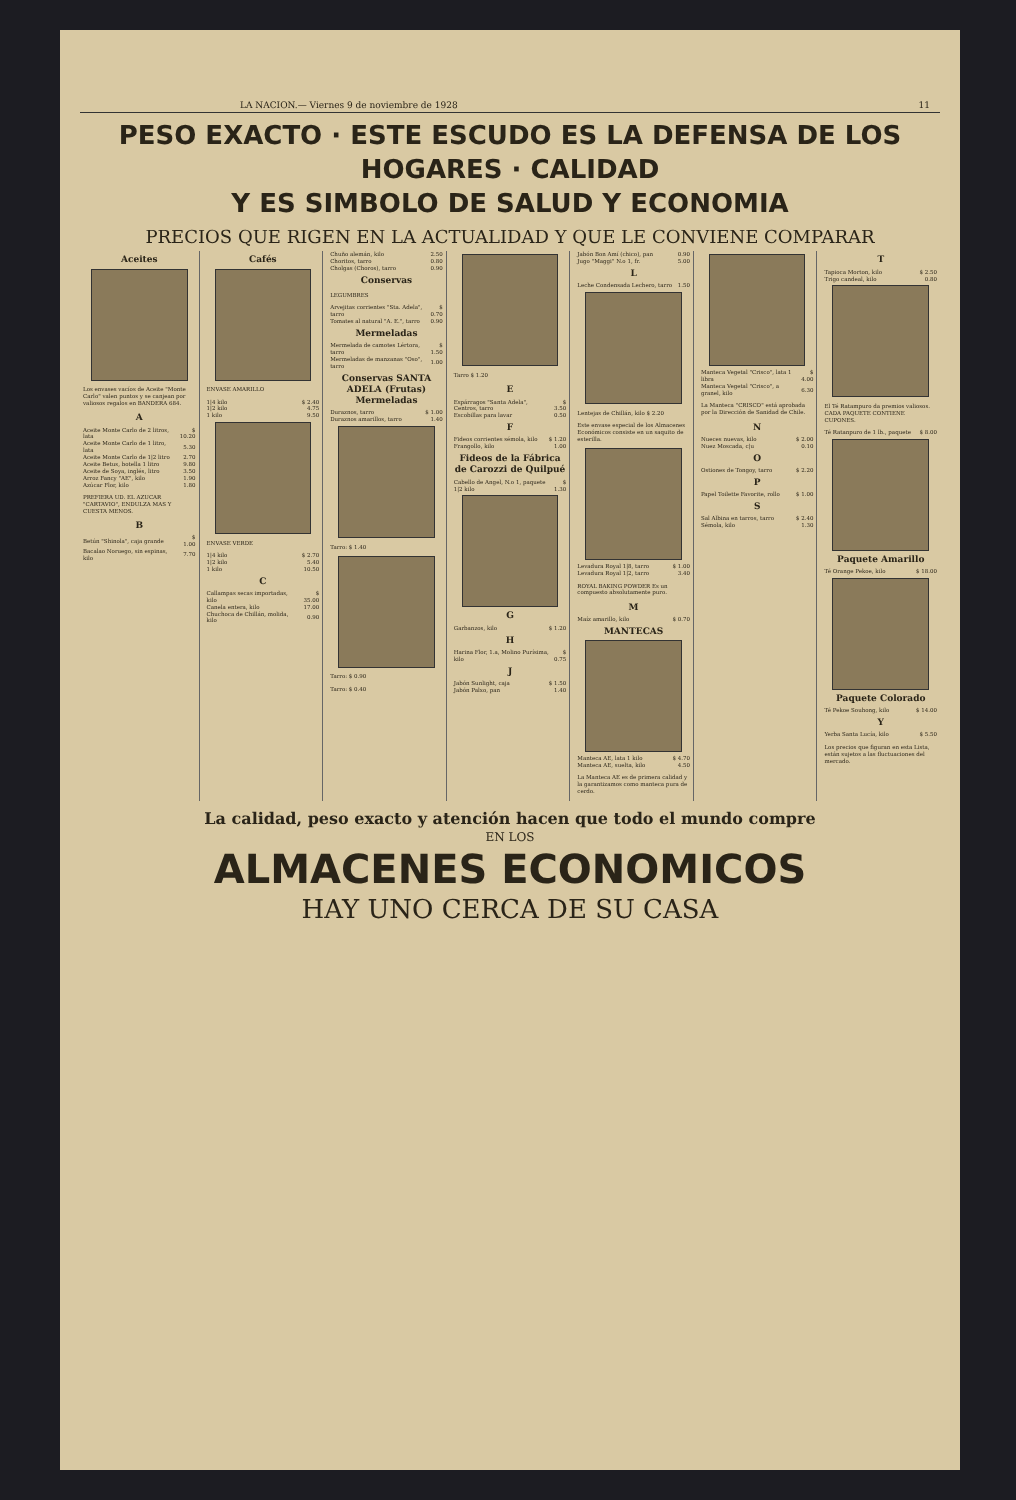LA NACION.— Viernes 9 de noviembre de 1928 11
PESO EXACTO · ESTE ESCUDO ES LA DEFENSA DE LOS HOGARES · CALIDAD
Y ES SIMBOLO DE SALUD Y ECONOMIA
PRECIOS QUE RIGEN EN LA ACTUALIDAD Y QUE LE CONVIENE COMPARAR
Aceites
Los envases vacíos de Aceite "Monte Carlo" valen puntos y se canjean por valiosos regalos en BANDERA 684.
A
| Aceite Monte Carlo de 2 litros, lata | $ 10.20 |
| Aceite Monte Carlo de 1 litro, lata | 5.30 |
| Aceite Monte Carlo de 1/2 litro | 2.70 |
| Aceite Betus, botella 1 litro | 9.80 |
| Aceite de Soya, inglés, litro | 3.50 |
| Arroz Fancy "AE", kilo | 1.90 |
| Azúcar Flor, kilo | 1.80 |
PREFIERA UD. EL AZUCAR "CARTAVIO", ENDULZA MAS Y CUESTA MENOS.
B
| Betún "Shinola", caja grande | $ 1.00 |
| Bacalao Noruego, sin espinas, kilo | 7.70 |
Cafés
ENVASE AMARILLO
| 1/4 kilo | $ 2.40 |
| 1/2 kilo | 4.75 |
| 1 kilo | 9.50 |
ENVASE VERDE
| 1/4 kilo | $ 2.70 |
| 1/2 kilo | 5.40 |
| 1 kilo | 10.50 |
C
| Callampas secas importadas, kilo | $ 35.00 |
| Canela entera, kilo | 17.00 |
| Chuchoca de Chillán, molida, kilo | 0.90 |
| Chuño alemán, kilo | 2.50 |
| Choritos, tarro | 0.80 |
| Cholgas (Choros), tarro | 0.90 |
Conservas
LEGUMBRES
| Arvejitas corrientes "Sta. Adela", tarro | $ 0.70 |
| Tomates al natural "A. E.", tarro | 0.90 |
Mermeladas
| Mermelada de camotes Lértora, tarro | $ 1.50 |
| Mermeladas de manzanas "Oso", tarro | 1.00 |
Conservas SANTA ADELA (Frutas) Mermeladas
| Duraznos, tarro | $ 1.00 |
| Duraznos amarillos, tarro | 1.40 |
Tarro: $ 1.40
Tarro: $ 0.90
Tarro: $ 0.40
Tarro $ 1.20
E
| Espárragos "Santa Adela", Centros, tarro | $ 3.50 |
| Escobillas para lavar | 0.50 |
F
| Fideos corrientes sémola, kilo | $ 1.20 |
| Frangollo, kilo | 1.00 |
Fideos de la Fábrica de Carozzi de Quilpué
| Cabello de Angel, N.o 1, paquete 1/2 kilo | $ 1.30 |
G
| Garbanzos, kilo | $ 1.20 |
H
| Harina Flor, 1.a, Molino Purísima, kilo | $ 0.75 |
J
| Jabón Sunlight, caja | $ 1.50 |
| Jabón Palxo, pan | 1.40 |
| Jabón Bon Amí (chico), pan | 0.90 |
| Jugo "Maggi" N.o 1, fr. | 5.00 |
L
| Leche Condensada Lechero, tarro | 1.50 |
Lentejas de Chillán, kilo $ 2.20
Este envase especial de los Almacenes Económicos consiste en un saquito de esterilla.
| Levadura Royal 1/8, tarro | $ 1.00 |
| Levadura Royal 1/2, tarro | 3.40 |
ROYAL BAKING POWDER Es un compuesto absolutamente puro.
M
| Maíz amarillo, kilo | $ 0.70 |
MANTECAS
| Manteca AE, lata 1 kilo | $ 4.70 |
| Manteca AE, suelta, kilo | 4.50 |
La Manteca AE es de primera calidad y la garantizamos como manteca pura de cerdo.
| Manteca Vegetal "Crisco", lata 1 libra | $ 4.00 |
| Manteca Vegetal "Crisco", a granel, kilo | 6.30 |
La Manteca "CRISCO" está aprobada por la Dirección de Sanidad de Chile.
N
| Nueces nuevas, kilo | $ 2.00 |
| Nuez Moscada, c/u | 0.10 |
O
| Ostiones de Tongoy, tarro | $ 2.20 |
P
| Papel Toilette Favorite, rollo | $ 1.00 |
S
| Sal Albina en tarros, tarro | $ 2.40 |
| Sémola, kilo | 1.30 |
T
| Tapioca Morton, kilo | $ 2.50 |
| Trigo candeal, kilo | 0.80 |
El Té Ratampuro da premios valiosos. CADA PAQUETE CONTIENE CUPONES.
| Té Ratanpuro de 1 lb., paquete | $ 8.00 |
Paquete Amarillo
| Té Orange Pekoe, kilo | $ 18.00 |
Paquete Colorado
| Té Pekoe Souhong, kilo | $ 14.00 |
Y
| Yerba Santa Lucía, kilo | $ 5.50 |
Los precios que figuran en esta Lista, están sujetos a las fluctuaciones del mercado.
La calidad, peso exacto y atención hacen que todo el mundo compre
EN LOS
ALMACENES ECONOMICOS
HAY UNO CERCA DE SU CASA